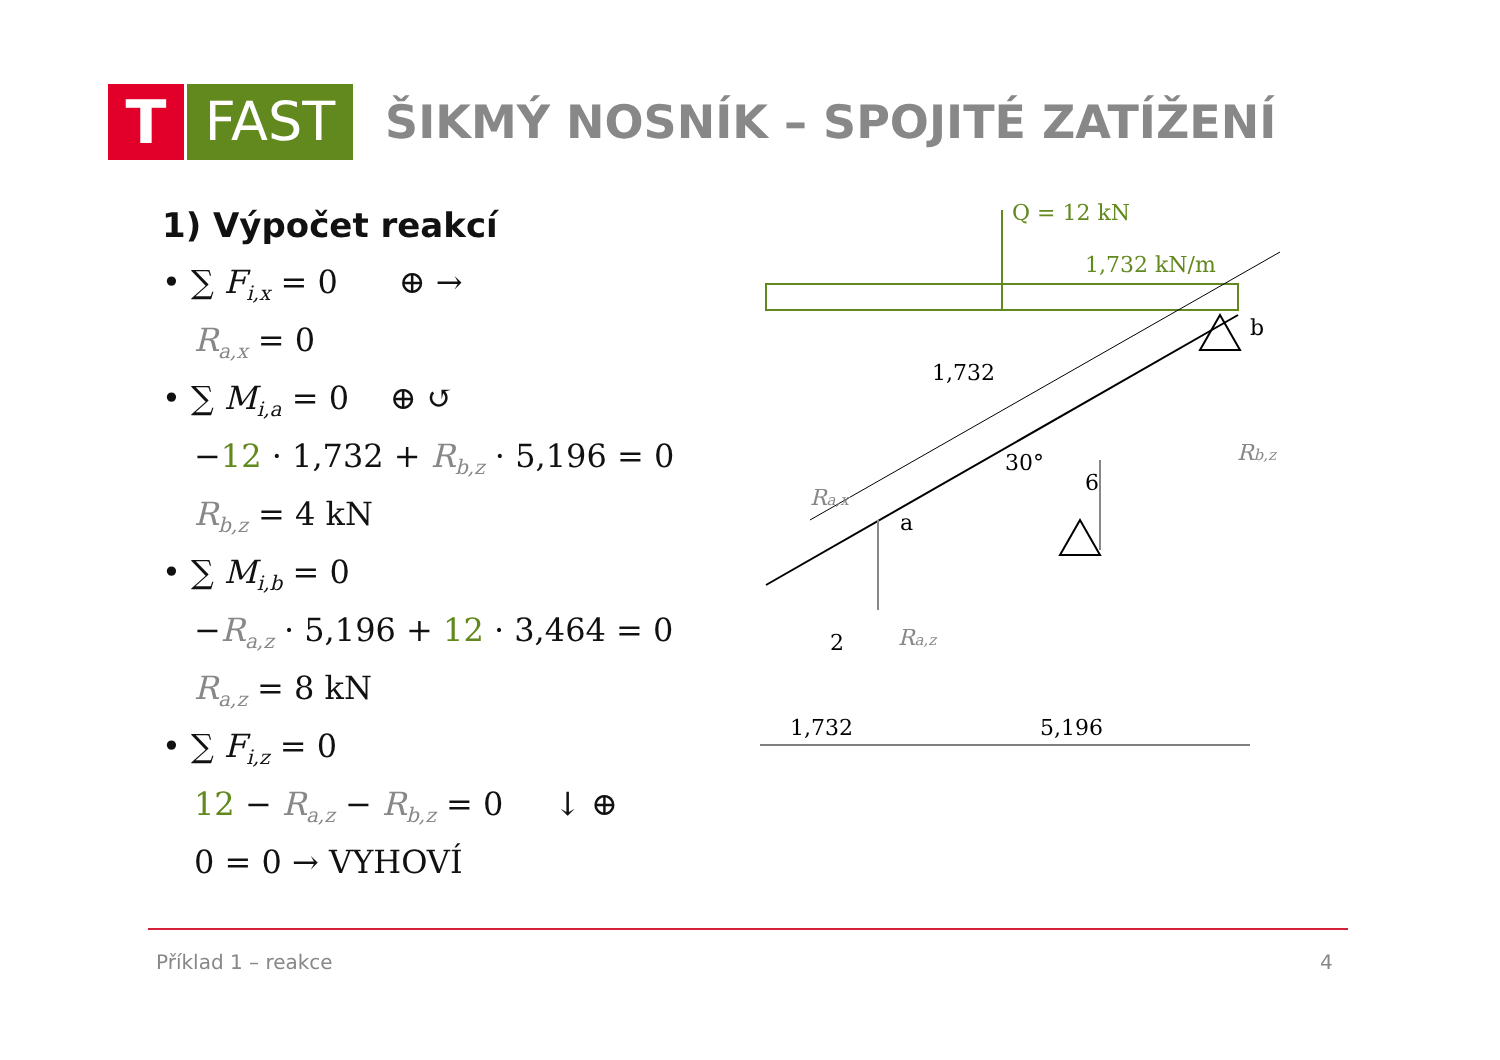T FAST
ŠIKMÝ NOSNÍK – SPOJITÉ ZATÍŽENÍ
1) Výpočet reakcí
• ∑ F<sub>i,x</sub> = 0 ⊕ →
R<sub>a,x</sub> = 0
• ∑ M<sub>i,a</sub> = 0 ⊕ ↺
−12 · 1,732 + R<sub>b,z</sub> · 5,196 = 0
R<sub>b,z</sub> = 4 kN
• ∑ M<sub>i,b</sub> = 0
−R<sub>a,z</sub> · 5,196 + 12 · 3,464 = 0
R<sub>a,z</sub> = 8 kN
• ∑ F<sub>i,z</sub> = 0
12 − R<sub>a,z</sub> − R<sub>b,z</sub> = 0 ↓ ⊕
0 = 0 → VYHOVÍ
Q = 12 kN
1,732 kN/m
b
a
1,732
30°
6
2
Rb,z
Ra,x
Ra,z
1,732
5,196
Příklad 1 – reakce 4